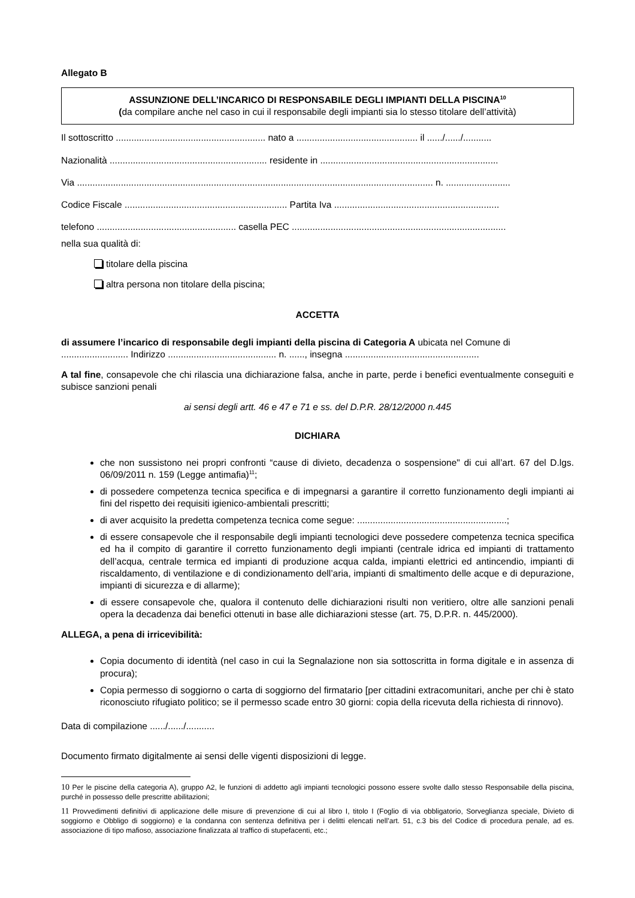Allegato B
ASSUNZIONE DELL’INCARICO DI RESPONSABILE DEGLI IMPIANTI DELLA PISCINA<sup>10</sup>
(da compilare anche nel caso in cui il responsabile degli impianti sia lo stesso titolare dell’attività)
Il sottoscritto .......................................................... nato a ............................................... il ....../....../...........
Nazionalità ............................................................. residente in .....................................................................
Via .......................................................................................................................................... n. .........................
Codice Fiscale ............................................................... Partita Iva ................................................................
telefono ...................................................... casella PEC ...................................................................................
nella sua qualità di:
titolare della piscina
altra persona non titolare della piscina;
ACCETTA
di assumere l’incarico di responsabile degli impianti della piscina di Categoria A ubicata nel Comune di .......................... Indirizzo .......................................... n. ......, insegna ....................................................
A tal fine, consapevole che chi rilascia una dichiarazione falsa, anche in parte, perde i benefici eventualmente conseguiti e subisce sanzioni penali
ai sensi degli artt. 46 e 47 e 71 e ss. del D.P.R. 28/12/2000 n.445
DICHIARA
che non sussistono nei propri confronti “cause di divieto, decadenza o sospensione" di cui all’art. 67 del D.lgs. 06/09/2011 n. 159 (Legge antimafia)<sup>11</sup>;
di possedere competenza tecnica specifica e di impegnarsi a garantire il corretto funzionamento degli impianti ai fini del rispetto dei requisiti igienico-ambientali prescritti;
di aver acquisito la predetta competenza tecnica come segue: ..........................................................;
di essere consapevole che il responsabile degli impianti tecnologici deve possedere competenza tecnica specifica ed ha il compito di garantire il corretto funzionamento degli impianti (centrale idrica ed impianti di trattamento dell’acqua, centrale termica ed impianti di produzione acqua calda, impianti elettrici ed antincendio, impianti di riscaldamento, di ventilazione e di condizionamento dell’aria, impianti di smaltimento delle acque e di depurazione, impianti di sicurezza e di allarme);
di essere consapevole che, qualora il contenuto delle dichiarazioni risulti non veritiero, oltre alle sanzioni penali opera la decadenza dai benefici ottenuti in base alle dichiarazioni stesse (art. 75, D.P.R. n. 445/2000).
ALLEGA, a pena di irricevibilità:
Copia documento di identità (nel caso in cui la Segnalazione non sia sottoscritta in forma digitale e in assenza di procura);
Copia permesso di soggiorno o carta di soggiorno del firmatario [per cittadini extracomunitari, anche per chi è stato riconosciuto rifugiato politico; se il permesso scade entro 30 giorni: copia della ricevuta della richiesta di rinnovo).
Data di compilazione ....../....../...........
Documento firmato digitalmente ai sensi delle vigenti disposizioni di legge.
10 Per le piscine della categoria A), gruppo A2, le funzioni di addetto agli impianti tecnologici possono essere svolte dallo stesso Responsabile della piscina, purché in possesso delle prescritte abilitazioni;
11 Provvedimenti definitivi di applicazione delle misure di prevenzione di cui al libro I, titolo I (Foglio di via obbligatorio, Sorveglianza speciale, Divieto di soggiorno e Obbligo di soggiorno) e la condanna con sentenza definitiva per i delitti elencati nell’art. 51, c.3 bis del Codice di procedura penale, ad es. associazione di tipo mafioso, associazione finalizzata al traffico di stupefacenti, etc.;